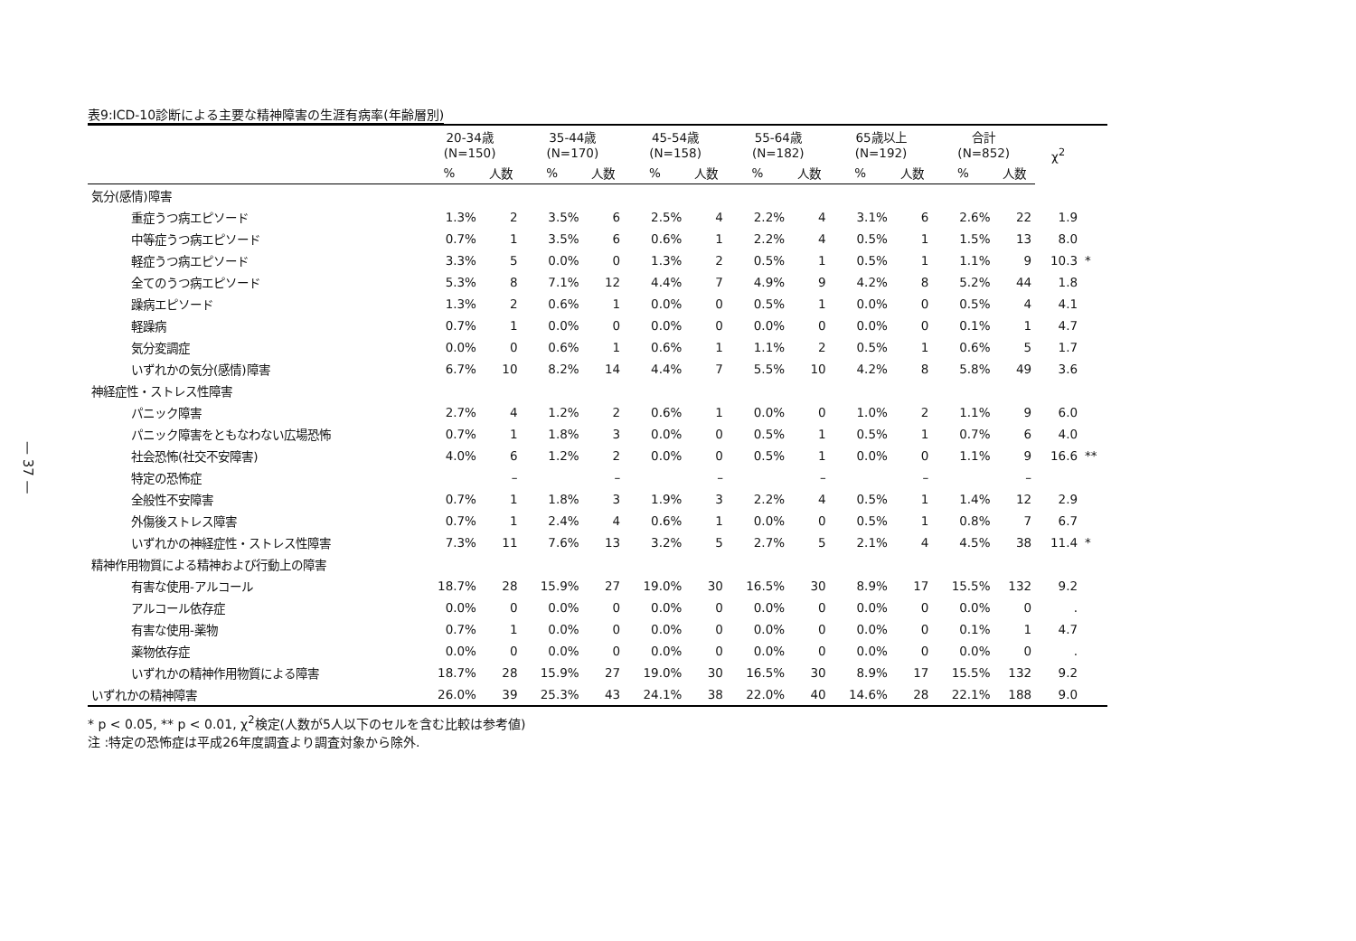— 37 —
表9:ICD-10診断による主要な精神障害の生涯有病率(年齢層別)
| | 20-34歳 (N=150) | | 35-44歳 (N=170) | | 45-54歳 (N=158) | | 55-64歳 (N=182) | | 65歳以上 (N=192) | | 合計 (N=852) | | χ<sup>2</sup> | |
| --- | --- | --- | --- | --- | --- | --- | --- | --- | --- | --- | --- | --- | --- | --- |
| | % | 人数 | % | 人数 | % | 人数 | % | 人数 | % | 人数 | % | 人数 | | |
| 気分(感情)障害 | | | | | | | | | | | | | | |
| 重症うつ病エピソード | 1.3% | 2 | 3.5% | 6 | 2.5% | 4 | 2.2% | 4 | 3.1% | 6 | 2.6% | 22 | 1.9 | |
| 中等症うつ病エピソード | 0.7% | 1 | 3.5% | 6 | 0.6% | 1 | 2.2% | 4 | 0.5% | 1 | 1.5% | 13 | 8.0 | |
| 軽症うつ病エピソード | 3.3% | 5 | 0.0% | 0 | 1.3% | 2 | 0.5% | 1 | 0.5% | 1 | 1.1% | 9 | 10.3 | * |
| 全てのうつ病エピソード | 5.3% | 8 | 7.1% | 12 | 4.4% | 7 | 4.9% | 9 | 4.2% | 8 | 5.2% | 44 | 1.8 | |
| 躁病エピソード | 1.3% | 2 | 0.6% | 1 | 0.0% | 0 | 0.5% | 1 | 0.0% | 0 | 0.5% | 4 | 4.1 | |
| 軽躁病 | 0.7% | 1 | 0.0% | 0 | 0.0% | 0 | 0.0% | 0 | 0.0% | 0 | 0.1% | 1 | 4.7 | |
| 気分変調症 | 0.0% | 0 | 0.6% | 1 | 0.6% | 1 | 1.1% | 2 | 0.5% | 1 | 0.6% | 5 | 1.7 | |
| いずれかの気分(感情)障害 | 6.7% | 10 | 8.2% | 14 | 4.4% | 7 | 5.5% | 10 | 4.2% | 8 | 5.8% | 49 | 3.6 | |
| 神経症性・ストレス性障害 | | | | | | | | | | | | | | |
| パニック障害 | 2.7% | 4 | 1.2% | 2 | 0.6% | 1 | 0.0% | 0 | 1.0% | 2 | 1.1% | 9 | 6.0 | |
| パニック障害をともなわない広場恐怖 | 0.7% | 1 | 1.8% | 3 | 0.0% | 0 | 0.5% | 1 | 0.5% | 1 | 0.7% | 6 | 4.0 | |
| 社会恐怖(社交不安障害) | 4.0% | 6 | 1.2% | 2 | 0.0% | 0 | 0.5% | 1 | 0.0% | 0 | 1.1% | 9 | 16.6 | ** |
| 特定の恐怖症 | | – | | – | | – | | – | | – | | – | | |
| 全般性不安障害 | 0.7% | 1 | 1.8% | 3 | 1.9% | 3 | 2.2% | 4 | 0.5% | 1 | 1.4% | 12 | 2.9 | |
| 外傷後ストレス障害 | 0.7% | 1 | 2.4% | 4 | 0.6% | 1 | 0.0% | 0 | 0.5% | 1 | 0.8% | 7 | 6.7 | |
| いずれかの神経症性・ストレス性障害 | 7.3% | 11 | 7.6% | 13 | 3.2% | 5 | 2.7% | 5 | 2.1% | 4 | 4.5% | 38 | 11.4 | * |
| 精神作用物質による精神および行動上の障害 | | | | | | | | | | | | | | |
| 有害な使用-アルコール | 18.7% | 28 | 15.9% | 27 | 19.0% | 30 | 16.5% | 30 | 8.9% | 17 | 15.5% | 132 | 9.2 | |
| アルコール依存症 | 0.0% | 0 | 0.0% | 0 | 0.0% | 0 | 0.0% | 0 | 0.0% | 0 | 0.0% | 0 | . | |
| 有害な使用-薬物 | 0.7% | 1 | 0.0% | 0 | 0.0% | 0 | 0.0% | 0 | 0.0% | 0 | 0.1% | 1 | 4.7 | |
| 薬物依存症 | 0.0% | 0 | 0.0% | 0 | 0.0% | 0 | 0.0% | 0 | 0.0% | 0 | 0.0% | 0 | . | |
| いずれかの精神作用物質による障害 | 18.7% | 28 | 15.9% | 27 | 19.0% | 30 | 16.5% | 30 | 8.9% | 17 | 15.5% | 132 | 9.2 | |
| いずれかの精神障害 | 26.0% | 39 | 25.3% | 43 | 24.1% | 38 | 22.0% | 40 | 14.6% | 28 | 22.1% | 188 | 9.0 | |
* p < 0.05, ** p < 0.01, χ<sup>2</sup>検定(人数が5人以下のセルを含む比較は参考値)
注 :特定の恐怖症は平成26年度調査より調査対象から除外.